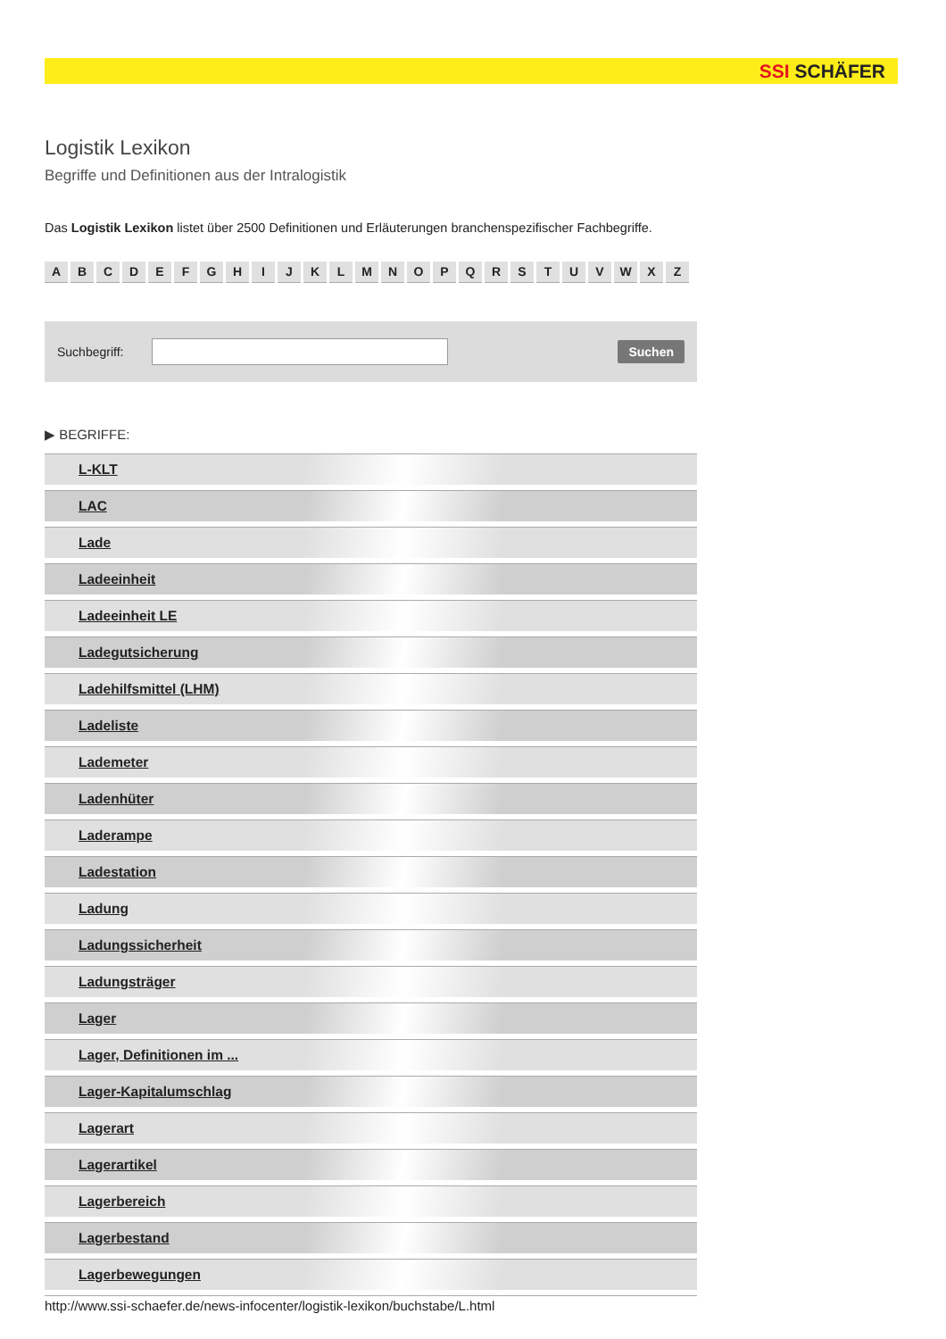SSI SCHÄFER
Logistik Lexikon
Begriffe und Definitionen aus der Intralogistik
Das Logistik Lexikon listet über 2500 Definitionen und Erläuterungen branchenspezifischer Fachbegriffe.
A B C D E F G H I J K L M N O P Q R S T U V W X Z
Suchbegriff:
Suchen
▶ BEGRIFFE:
L-KLT
LAC
Lade
Ladeeinheit
Ladeeinheit LE
Ladegutsicherung
Ladehilfsmittel (LHM)
Ladeliste
Lademeter
Ladenhüter
Laderampe
Ladestation
Ladung
Ladungssicherheit
Ladungsträger
Lager
Lager, Definitionen im ...
Lager-Kapitalumschlag
Lagerart
Lagerartikel
Lagerbereich
Lagerbestand
Lagerbewegungen
http://www.ssi-schaefer.de/news-infocenter/logistik-lexikon/buchstabe/L.html